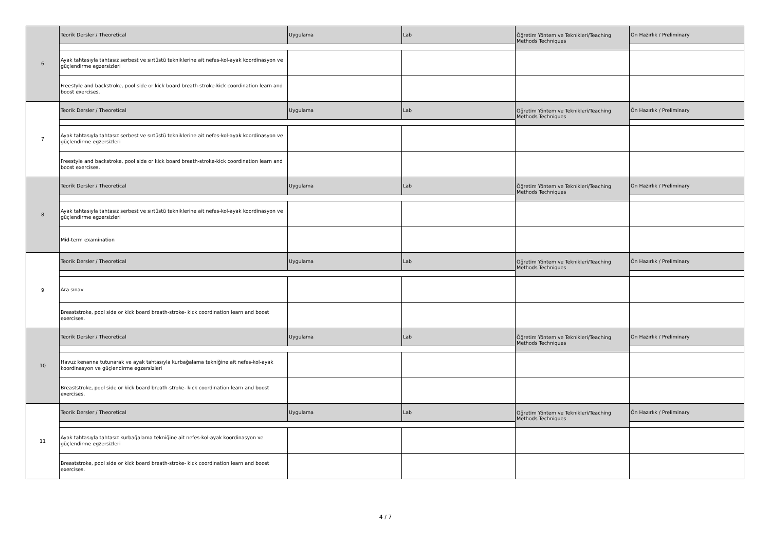| 6 | Teorik Dersler / Theoretical | Uygulama | Lab | Öğretim Yöntem ve Teknikleri/Teaching Methods Techniques | Ön Hazırlık / Preliminary |
| | Ayak tahtasıyla tahtasız serbest ve sırtüstü tekniklerine ait nefes-kol-ayak koordinasyon ve güçlendirme egzersizleri | | | | |
| | Freestyle and backstroke, pool side or kick board breath-stroke-kick coordination learn and boost exercises. | | | | |
| 7 | Teorik Dersler / Theoretical | Uygulama | Lab | Öğretim Yöntem ve Teknikleri/Teaching Methods Techniques | Ön Hazırlık / Preliminary |
| | Ayak tahtasıyla tahtasız serbest ve sırtüstü tekniklerine ait nefes-kol-ayak koordinasyon ve güçlendirme egzersizleri | | | | |
| | Freestyle and backstroke, pool side or kick board breath-stroke-kick coordination learn and boost exercises. | | | | |
| 8 | Teorik Dersler / Theoretical | Uygulama | Lab | Öğretim Yöntem ve Teknikleri/Teaching Methods Techniques | Ön Hazırlık / Preliminary |
| | Ayak tahtasıyla tahtasız serbest ve sırtüstü tekniklerine ait nefes-kol-ayak koordinasyon ve güçlendirme egzersizleri | | | | |
| | Mid-term examination | | | | |
| 9 | Teorik Dersler / Theoretical | Uygulama | Lab | Öğretim Yöntem ve Teknikleri/Teaching Methods Techniques | Ön Hazırlık / Preliminary |
| | Ara sınav | | | | |
| | Breaststroke, pool side or kick board breath-stroke- kick coordination learn and boost exercises. | | | | |
| 10 | Teorik Dersler / Theoretical | Uygulama | Lab | Öğretim Yöntem ve Teknikleri/Teaching Methods Techniques | Ön Hazırlık / Preliminary |
| | Havuz kenarına tutunarak ve ayak tahtasıyla kurbağalama tekniğine ait nefes-kol-ayak koordinasyon ve güçlendirme egzersizleri | | | | |
| | Breaststroke, pool side or kick board breath-stroke- kick coordination learn and boost exercises. | | | | |
| 11 | Teorik Dersler / Theoretical | Uygulama | Lab | Öğretim Yöntem ve Teknikleri/Teaching Methods Techniques | Ön Hazırlık / Preliminary |
| | Ayak tahtasıyla tahtasız kurbağalama tekniğine ait nefes-kol-ayak koordinasyon ve güçlendirme egzersizleri | | | | |
| | Breaststroke, pool side or kick board breath-stroke- kick coordination learn and boost exercises. | | | | |
4 / 7